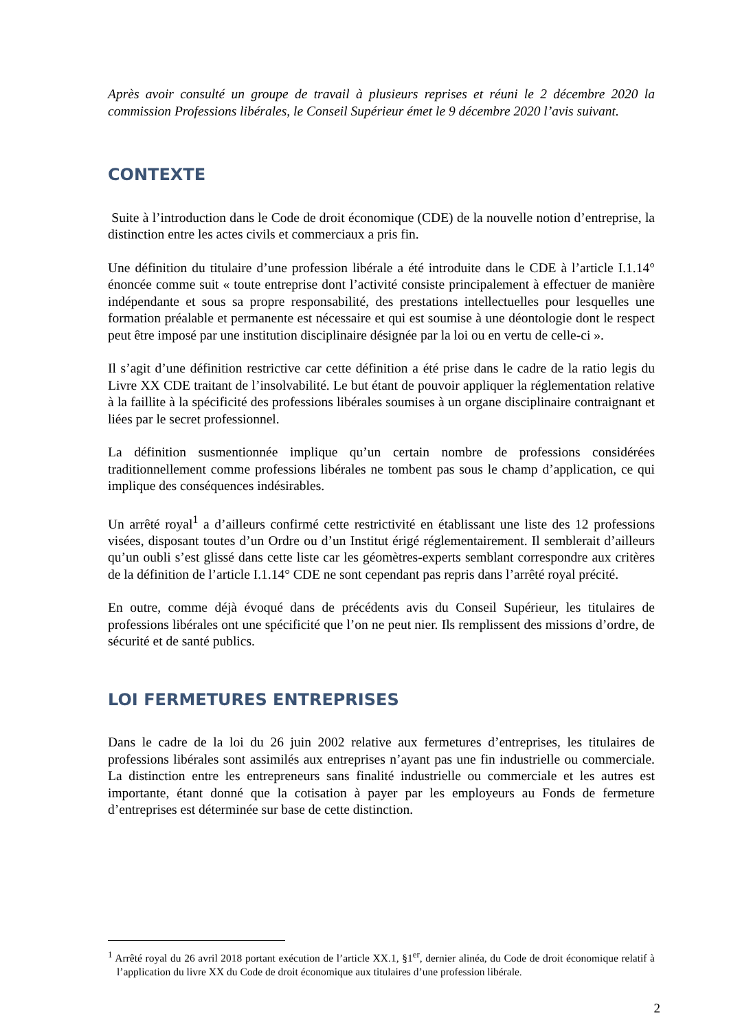Après avoir consulté un groupe de travail à plusieurs reprises et réuni le 2 décembre 2020 la commission Professions libérales, le Conseil Supérieur émet le 9 décembre 2020 l’avis suivant.
CONTEXTE
Suite à l’introduction dans le Code de droit économique (CDE) de la nouvelle notion d’entreprise, la distinction entre les actes civils et commerciaux a pris fin.
Une définition du titulaire d’une profession libérale a été introduite dans le CDE à l’article I.1.14° énoncée comme suit « toute entreprise dont l’activité consiste principalement à effectuer de manière indépendante et sous sa propre responsabilité, des prestations intellectuelles pour lesquelles une formation préalable et permanente est nécessaire et qui est soumise à une déontologie dont le respect peut être imposé par une institution disciplinaire désignée par la loi ou en vertu de celle-ci ».
Il s’agit d’une définition restrictive car cette définition a été prise dans le cadre de la ratio legis du Livre XX CDE traitant de l’insolvabilité. Le but étant de pouvoir appliquer la réglementation relative à la faillite à la spécificité des professions libérales soumises à un organe disciplinaire contraignant et liées par le secret professionnel.
La définition susmentionnée implique qu’un certain nombre de professions considérées traditionnellement comme professions libérales ne tombent pas sous le champ d’application, ce qui implique des conséquences indésirables.
Un arrêté royal<sup>1</sup> a d’ailleurs confirmé cette restrictivité en établissant une liste des 12 professions visées, disposant toutes d’un Ordre ou d’un Institut érigé réglementairement. Il semblerait d’ailleurs qu’un oubli s’est glissé dans cette liste car les géomètres-experts semblant correspondre aux critères de la définition de l’article I.1.14° CDE ne sont cependant pas repris dans l’arrêté royal précité.
En outre, comme déjà évoqué dans de précédents avis du Conseil Supérieur, les titulaires de professions libérales ont une spécificité que l’on ne peut nier. Ils remplissent des missions d’ordre, de sécurité et de santé publics.
LOI FERMETURES ENTREPRISES
Dans le cadre de la loi du 26 juin 2002 relative aux fermetures d’entreprises, les titulaires de professions libérales sont assimilés aux entreprises n’ayant pas une fin industrielle ou commerciale. La distinction entre les entrepreneurs sans finalité industrielle ou commerciale et les autres est importante, étant donné que la cotisation à payer par les employeurs au Fonds de fermeture d’entreprises est déterminée sur base de cette distinction.
<sup>1</sup> Arrêté royal du 26 avril 2018 portant exécution de l’article XX.1, §1<sup>er</sup>, dernier alinéa, du Code de droit économique relatif à l’application du livre XX du Code de droit économique aux titulaires d’une profession libérale.
2